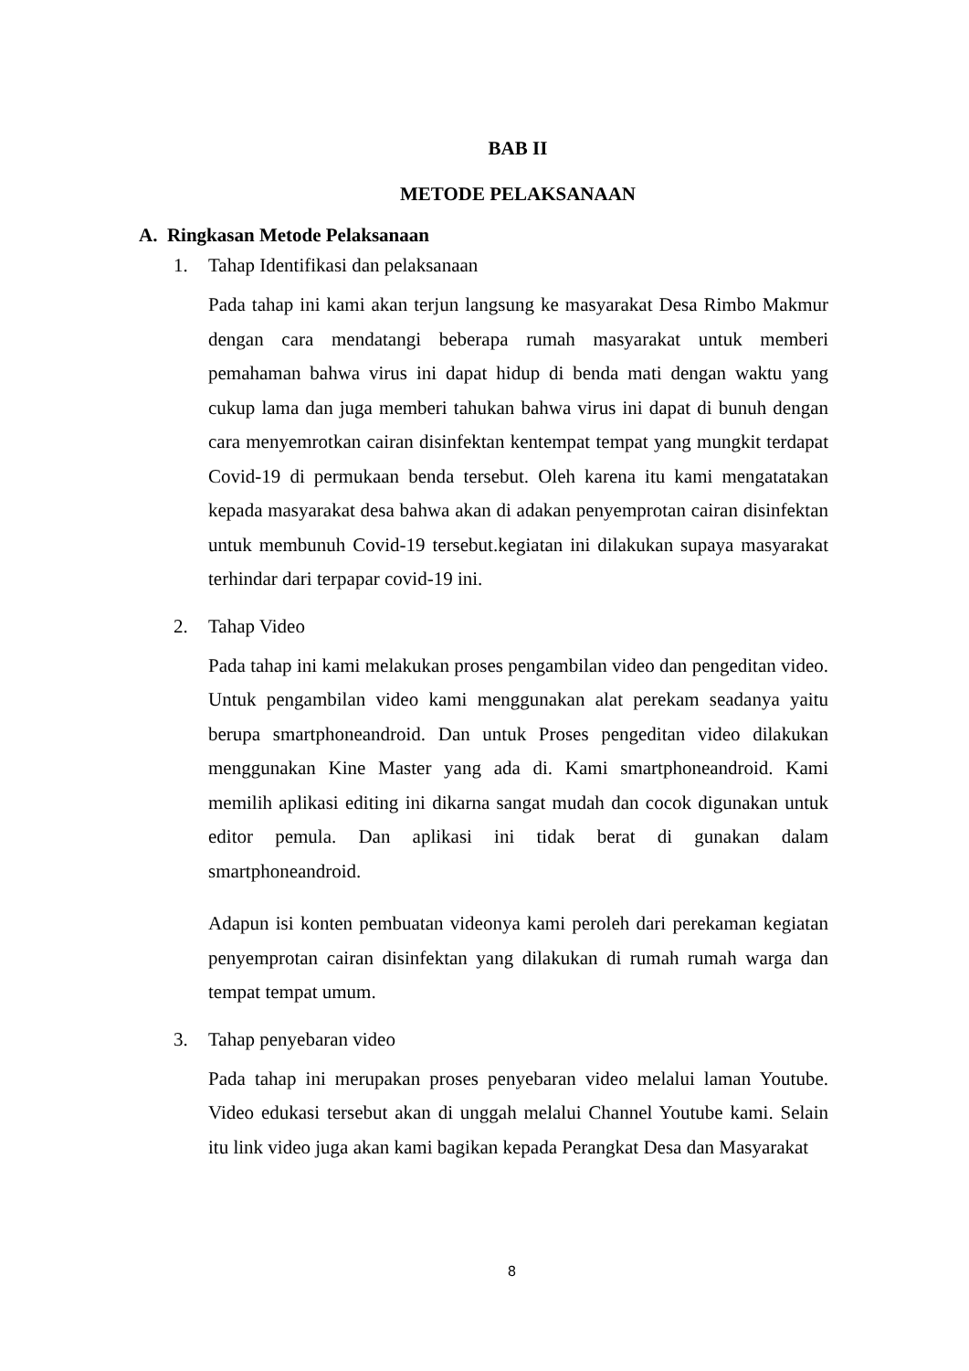BAB II
METODE PELAKSANAAN
A. Ringkasan Metode Pelaksanaan
1. Tahap Identifikasi dan pelaksanaan
Pada tahap ini kami akan terjun langsung ke masyarakat Desa Rimbo Makmur dengan cara mendatangi beberapa rumah masyarakat untuk memberi pemahaman bahwa virus ini dapat hidup di benda mati dengan waktu yang cukup lama dan juga memberi tahukan bahwa virus ini dapat di bunuh dengan cara menyemrotkan cairan disinfektan kentempat tempat yang mungkit terdapat Covid-19 di permukaan benda tersebut. Oleh karena itu kami mengatatakan kepada masyarakat desa bahwa akan di adakan penyemprotan cairan disinfektan untuk membunuh Covid-19 tersebut.kegiatan ini dilakukan supaya masyarakat terhindar dari terpapar covid-19 ini.
2. Tahap Video
Pada tahap ini kami melakukan proses pengambilan video dan pengeditan video. Untuk pengambilan video kami menggunakan alat perekam seadanya yaitu berupa smartphoneandroid. Dan untuk Proses pengeditan video dilakukan menggunakan Kine Master yang ada di. Kami smartphoneandroid. Kami memilih aplikasi editing ini dikarna sangat mudah dan cocok digunakan untuk editor pemula. Dan aplikasi ini tidak berat di gunakan dalam smartphoneandroid.
Adapun isi konten pembuatan videonya kami peroleh dari perekaman kegiatan penyemprotan cairan disinfektan yang dilakukan di rumah rumah warga dan tempat tempat umum.
3. Tahap penyebaran video
Pada tahap ini merupakan proses penyebaran video melalui laman Youtube. Video edukasi tersebut akan di unggah melalui Channel Youtube kami. Selain itu link video juga akan kami bagikan kepada Perangkat Desa dan Masyarakat
8